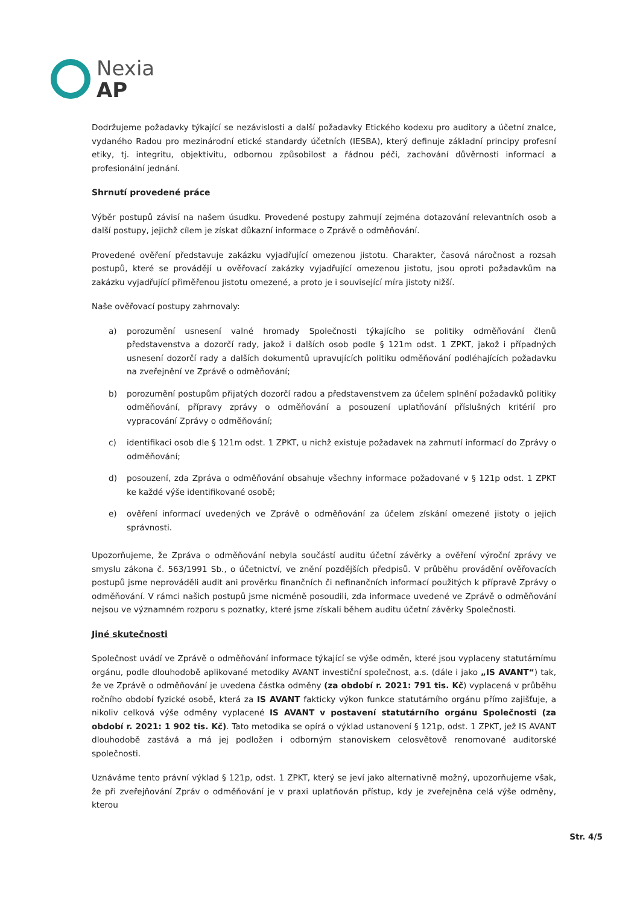Nexia
AP
Dodržujeme požadavky týkající se nezávislosti a další požadavky Etického kodexu pro auditory a účetní znalce, vydaného Radou pro mezinárodní etické standardy účetních (IESBA), který definuje základní principy profesní etiky, tj. integritu, objektivitu, odbornou způsobilost a řádnou péči, zachování důvěrnosti informací a profesionální jednání.
Shrnutí provedené práce
Výběr postupů závisí na našem úsudku. Provedené postupy zahrnují zejména dotazování relevantních osob a další postupy, jejichž cílem je získat důkazní informace o Zprávě o odměňování.
Provedené ověření představuje zakázku vyjadřující omezenou jistotu. Charakter, časová náročnost a rozsah postupů, které se provádějí u ověřovací zakázky vyjadřující omezenou jistotu, jsou oproti požadavkům na zakázku vyjadřující přiměřenou jistotu omezené, a proto je i související míra jistoty nižší.
Naše ověřovací postupy zahrnovaly:
a) porozumění usnesení valné hromady Společnosti týkajícího se politiky odměňování členů představenstva a dozorčí rady, jakož i dalších osob podle § 121m odst. 1 ZPKT, jakož i případných usnesení dozorčí rady a dalších dokumentů upravujících politiku odměňování podléhajících požadavku na zveřejnění ve Zprávě o odměňování;
b) porozumění postupům přijatých dozorčí radou a představenstvem za účelem splnění požadavků politiky odměňování, přípravy zprávy o odměňování a posouzení uplatňování příslušných kritérií pro vypracování Zprávy o odměňování;
c) identifikaci osob dle § 121m odst. 1 ZPKT, u nichž existuje požadavek na zahrnutí informací do Zprávy o odměňování;
d) posouzení, zda Zpráva o odměňování obsahuje všechny informace požadované v § 121p odst. 1 ZPKT ke každé výše identifikované osobě;
e) ověření informací uvedených ve Zprávě o odměňování za účelem získání omezené jistoty o jejich správnosti.
Upozorňujeme, že Zpráva o odměňování nebyla součástí auditu účetní závěrky a ověření výroční zprávy ve smyslu zákona č. 563/1991 Sb., o účetnictví, ve znění pozdějších předpisů. V průběhu provádění ověřovacích postupů jsme neprováděli audit ani prověrku finančních či nefinančních informací použitých k přípravě Zprávy o odměňování. V rámci našich postupů jsme nicméně posoudili, zda informace uvedené ve Zprávě o odměňování nejsou ve významném rozporu s poznatky, které jsme získali během auditu účetní závěrky Společnosti.
Jiné skutečnosti
Společnost uvádí ve Zprávě o odměňování informace týkající se výše odměn, které jsou vyplaceny statutárnímu orgánu, podle dlouhodobě aplikované metodiky AVANT investiční společnost, a.s. (dále i jako „IS AVANT“) tak, že ve Zprávě o odměňování je uvedena částka odměny (za období r. 2021: 791 tis. Kč) vyplacená v průběhu ročního období fyzické osobě, která za IS AVANT fakticky výkon funkce statutárního orgánu přímo zajišťuje, a nikoliv celková výše odměny vyplacené IS AVANT v postavení statutárního orgánu Společnosti (za období r. 2021: 1 902 tis. Kč). Tato metodika se opírá o výklad ustanovení § 121p, odst. 1 ZPKT, jež IS AVANT dlouhodobě zastává a má jej podložen i odborným stanoviskem celosvětově renomované auditorské společnosti.
Uznáváme tento právní výklad § 121p, odst. 1 ZPKT, který se jeví jako alternativně možný, upozorňujeme však, že při zveřejňování Zpráv o odměňování je v praxi uplatňován přístup, kdy je zveřejněna celá výše odměny, kterou
Str. 4/5